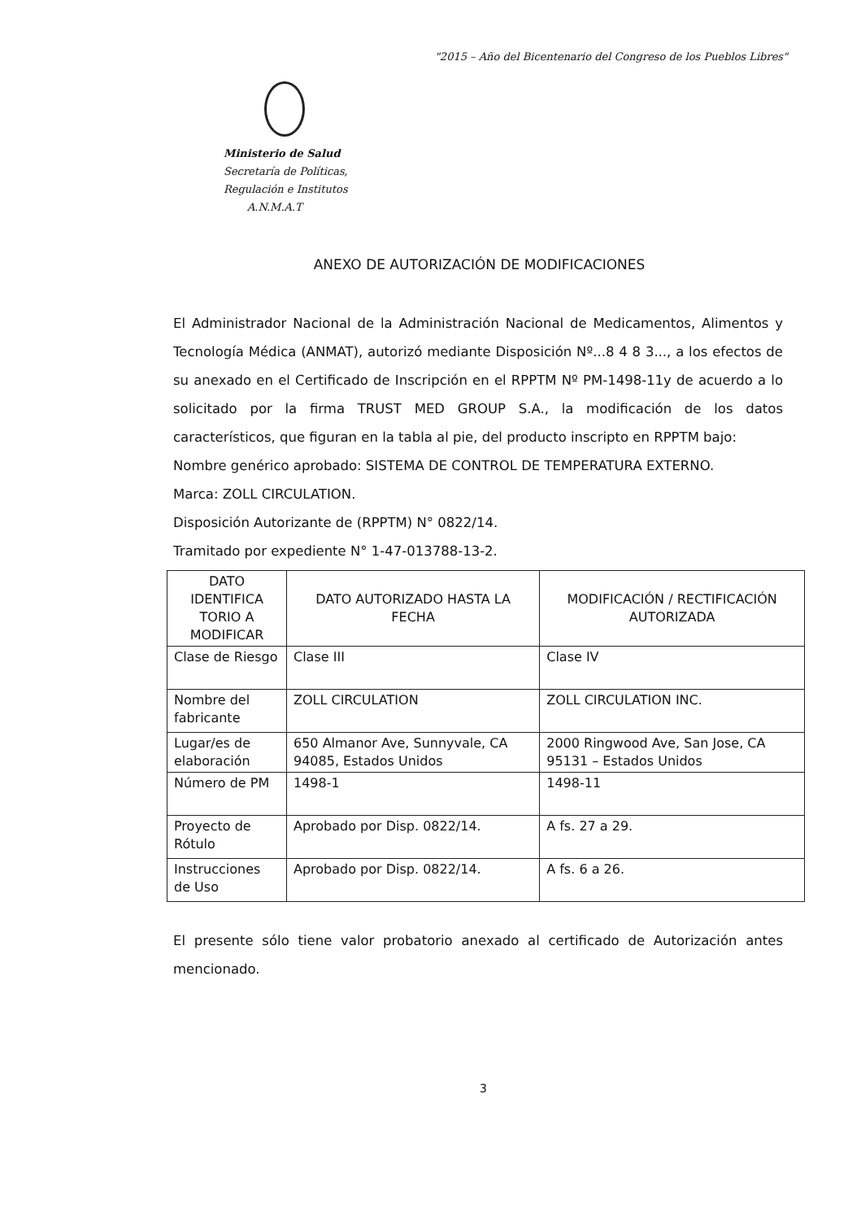"2015 – Año del Bicentenario del Congreso de los Pueblos Libres"
Ministerio de Salud
Secretaría de Políticas,
Regulación e Institutos
A.N.M.A.T
ANEXO DE AUTORIZACIÓN DE MODIFICACIONES
El Administrador Nacional de la Administración Nacional de Medicamentos, Alimentos y Tecnología Médica (ANMAT), autorizó mediante Disposición Nº...8 4 8 3..., a los efectos de su anexado en el Certificado de Inscripción en el RPPTM Nº PM-1498-11y de acuerdo a lo solicitado por la firma TRUST MED GROUP S.A., la modificación de los datos característicos, que figuran en la tabla al pie, del producto inscripto en RPPTM bajo:
Nombre genérico aprobado: SISTEMA DE CONTROL DE TEMPERATURA EXTERNO.
Marca: ZOLL CIRCULATION.
Disposición Autorizante de (RPPTM) N° 0822/14.
Tramitado por expediente N° 1-47-013788-13-2.
| DATO IDENTIFICA TORIO A MODIFICAR | DATO AUTORIZADO HASTA LA FECHA | MODIFICACIÓN / RECTIFICACIÓN AUTORIZADA |
| --- | --- | --- |
| Clase de Riesgo | Clase III | Clase IV |
| Nombre del fabricante | ZOLL CIRCULATION | ZOLL CIRCULATION INC. |
| Lugar/es de elaboración | 650 Almanor Ave, Sunnyvale, CA 94085, Estados Unidos | 2000 Ringwood Ave, San Jose, CA 95131 – Estados Unidos |
| Número de PM | 1498-1 | 1498-11 |
| Proyecto de Rótulo | Aprobado por Disp. 0822/14. | A fs. 27 a 29. |
| Instrucciones de Uso | Aprobado por Disp. 0822/14. | A fs. 6 a 26. |
El presente sólo tiene valor probatorio anexado al certificado de Autorización antes mencionado.
3